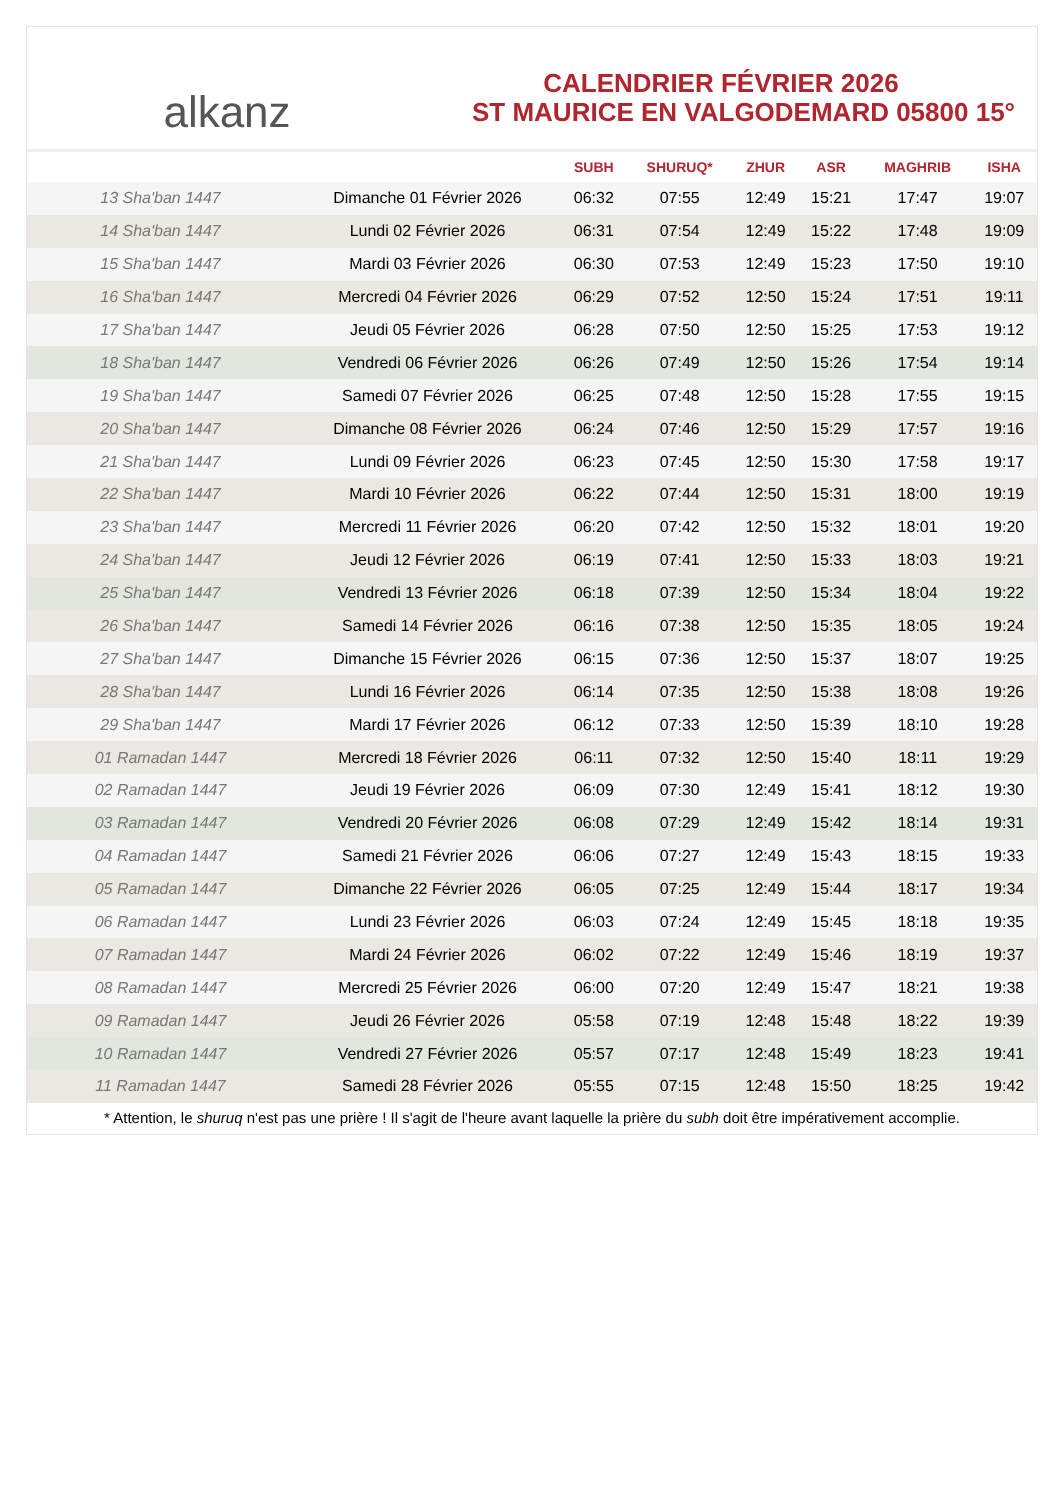alkanz
CALENDRIER FÉVRIER 2026
ST MAURICE EN VALGODEMARD 05800 15°
| | | SUBH | SHURUQ* | ZHUR | ASR | MAGHRIB | ISHA |
| --- | --- | --- | --- | --- | --- | --- | --- |
| 13 Sha'ban 1447 | Dimanche 01 Février 2026 | 06:32 | 07:55 | 12:49 | 15:21 | 17:47 | 19:07 |
| 14 Sha'ban 1447 | Lundi 02 Février 2026 | 06:31 | 07:54 | 12:49 | 15:22 | 17:48 | 19:09 |
| 15 Sha'ban 1447 | Mardi 03 Février 2026 | 06:30 | 07:53 | 12:49 | 15:23 | 17:50 | 19:10 |
| 16 Sha'ban 1447 | Mercredi 04 Février 2026 | 06:29 | 07:52 | 12:50 | 15:24 | 17:51 | 19:11 |
| 17 Sha'ban 1447 | Jeudi 05 Février 2026 | 06:28 | 07:50 | 12:50 | 15:25 | 17:53 | 19:12 |
| 18 Sha'ban 1447 | Vendredi 06 Février 2026 | 06:26 | 07:49 | 12:50 | 15:26 | 17:54 | 19:14 |
| 19 Sha'ban 1447 | Samedi 07 Février 2026 | 06:25 | 07:48 | 12:50 | 15:28 | 17:55 | 19:15 |
| 20 Sha'ban 1447 | Dimanche 08 Février 2026 | 06:24 | 07:46 | 12:50 | 15:29 | 17:57 | 19:16 |
| 21 Sha'ban 1447 | Lundi 09 Février 2026 | 06:23 | 07:45 | 12:50 | 15:30 | 17:58 | 19:17 |
| 22 Sha'ban 1447 | Mardi 10 Février 2026 | 06:22 | 07:44 | 12:50 | 15:31 | 18:00 | 19:19 |
| 23 Sha'ban 1447 | Mercredi 11 Février 2026 | 06:20 | 07:42 | 12:50 | 15:32 | 18:01 | 19:20 |
| 24 Sha'ban 1447 | Jeudi 12 Février 2026 | 06:19 | 07:41 | 12:50 | 15:33 | 18:03 | 19:21 |
| 25 Sha'ban 1447 | Vendredi 13 Février 2026 | 06:18 | 07:39 | 12:50 | 15:34 | 18:04 | 19:22 |
| 26 Sha'ban 1447 | Samedi 14 Février 2026 | 06:16 | 07:38 | 12:50 | 15:35 | 18:05 | 19:24 |
| 27 Sha'ban 1447 | Dimanche 15 Février 2026 | 06:15 | 07:36 | 12:50 | 15:37 | 18:07 | 19:25 |
| 28 Sha'ban 1447 | Lundi 16 Février 2026 | 06:14 | 07:35 | 12:50 | 15:38 | 18:08 | 19:26 |
| 29 Sha'ban 1447 | Mardi 17 Février 2026 | 06:12 | 07:33 | 12:50 | 15:39 | 18:10 | 19:28 |
| 01 Ramadan 1447 | Mercredi 18 Février 2026 | 06:11 | 07:32 | 12:50 | 15:40 | 18:11 | 19:29 |
| 02 Ramadan 1447 | Jeudi 19 Février 2026 | 06:09 | 07:30 | 12:49 | 15:41 | 18:12 | 19:30 |
| 03 Ramadan 1447 | Vendredi 20 Février 2026 | 06:08 | 07:29 | 12:49 | 15:42 | 18:14 | 19:31 |
| 04 Ramadan 1447 | Samedi 21 Février 2026 | 06:06 | 07:27 | 12:49 | 15:43 | 18:15 | 19:33 |
| 05 Ramadan 1447 | Dimanche 22 Février 2026 | 06:05 | 07:25 | 12:49 | 15:44 | 18:17 | 19:34 |
| 06 Ramadan 1447 | Lundi 23 Février 2026 | 06:03 | 07:24 | 12:49 | 15:45 | 18:18 | 19:35 |
| 07 Ramadan 1447 | Mardi 24 Février 2026 | 06:02 | 07:22 | 12:49 | 15:46 | 18:19 | 19:37 |
| 08 Ramadan 1447 | Mercredi 25 Février 2026 | 06:00 | 07:20 | 12:49 | 15:47 | 18:21 | 19:38 |
| 09 Ramadan 1447 | Jeudi 26 Février 2026 | 05:58 | 07:19 | 12:48 | 15:48 | 18:22 | 19:39 |
| 10 Ramadan 1447 | Vendredi 27 Février 2026 | 05:57 | 07:17 | 12:48 | 15:49 | 18:23 | 19:41 |
| 11 Ramadan 1447 | Samedi 28 Février 2026 | 05:55 | 07:15 | 12:48 | 15:50 | 18:25 | 19:42 |
* Attention, le shuruq n'est pas une prière ! Il s'agit de l'heure avant laquelle la prière du subh doit être impérativement accomplie.